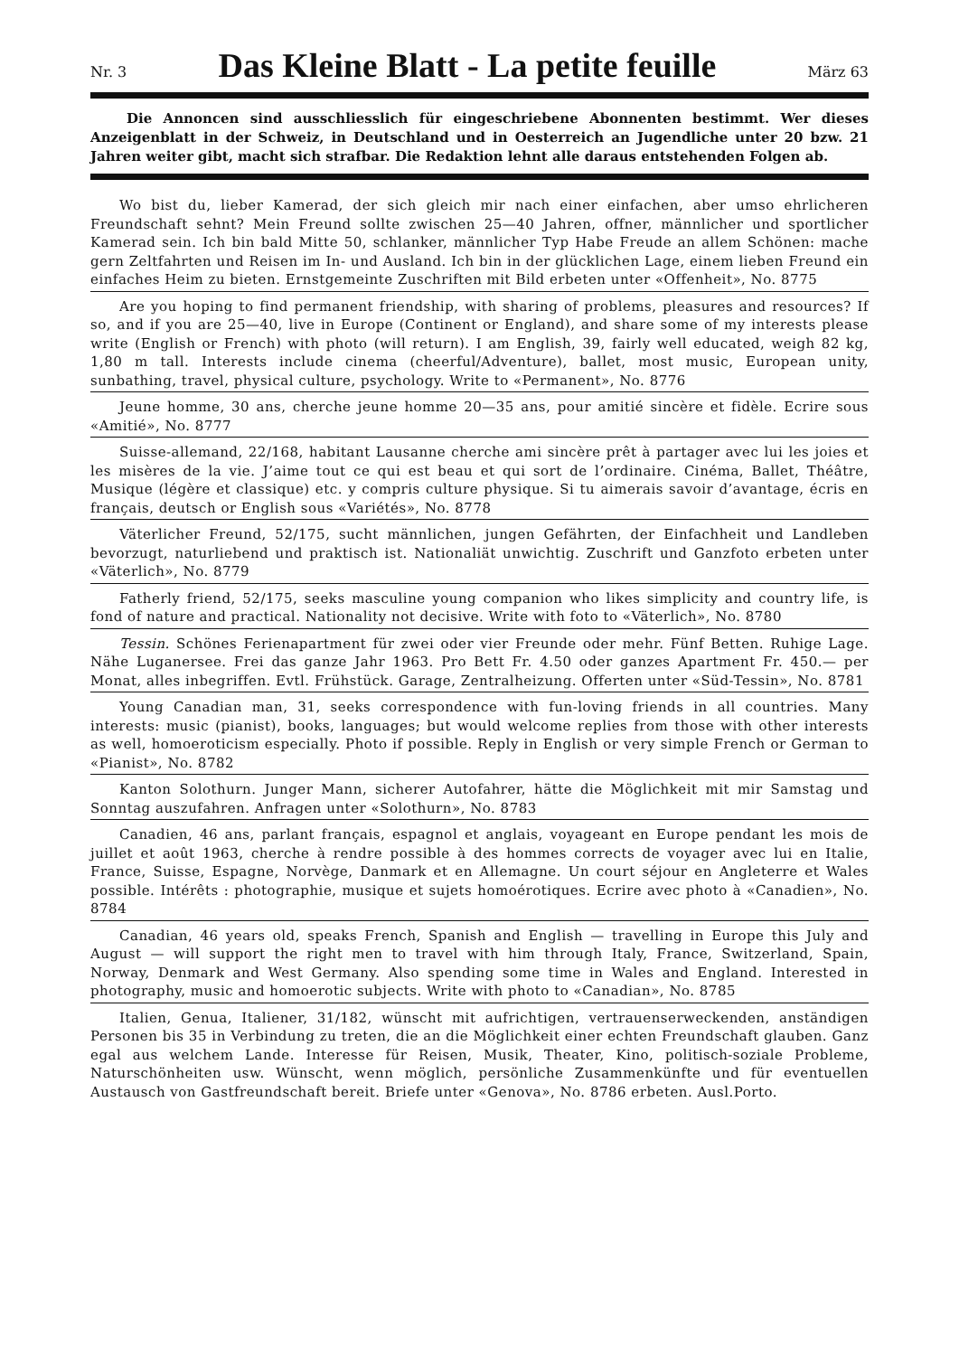Nr. 3 Das Kleine Blatt - La petite feuille März 63
Die Annoncen sind ausschliesslich für eingeschriebene Abonnenten bestimmt. Wer dieses Anzeigenblatt in der Schweiz, in Deutschland und in Oesterreich an Jugendliche unter 20 bzw. 21 Jahren weiter gibt, macht sich strafbar. Die Redaktion lehnt alle daraus entstehenden Folgen ab.
Wo bist du, lieber Kamerad, der sich gleich mir nach einer einfachen, aber umso ehrlicheren Freundschaft sehnt? Mein Freund sollte zwischen 25—40 Jahren, offner, männlicher und sportlicher Kamerad sein. Ich bin bald Mitte 50, schlanker, männlicher Typ Habe Freude an allem Schönen: mache gern Zeltfahrten und Reisen im In- und Ausland. Ich bin in der glücklichen Lage, einem lieben Freund ein einfaches Heim zu bieten. Ernstgemeinte Zuschriften mit Bild erbeten unter «Offenheit», No. 8775
Are you hoping to find permanent friendship, with sharing of problems, pleasures and resources? If so, and if you are 25—40, live in Europe (Continent or England), and share some of my interests please write (English or French) with photo (will return). I am English, 39, fairly well educated, weigh 82 kg, 1,80 m tall. Interests include cinema (cheerful/Adventure), ballet, most music, European unity, sunbathing, travel, physical culture, psychology. Write to «Permanent», No. 8776
Jeune homme, 30 ans, cherche jeune homme 20—35 ans, pour amitié sincère et fidèle. Ecrire sous «Amitié», No. 8777
Suisse-allemand, 22/168, habitant Lausanne cherche ami sincère prêt à partager avec lui les joies et les misères de la vie. J’aime tout ce qui est beau et qui sort de l’ordinaire. Cinéma, Ballet, Théâtre, Musique (légère et classique) etc. y compris culture physique. Si tu aimerais savoir d’avantage, écris en français, deutsch or English sous «Variétés», No. 8778
Väterlicher Freund, 52/175, sucht männlichen, jungen Gefährten, der Einfachheit und Landleben bevorzugt, naturliebend und praktisch ist. Nationaliät unwichtig. Zuschrift und Ganzfoto erbeten unter «Väterlich», No. 8779
Fatherly friend, 52/175, seeks masculine young companion who likes simplicity and country life, is fond of nature and practical. Nationality not decisive. Write with foto to «Väterlich», No. 8780
Tessin. Schönes Ferienapartment für zwei oder vier Freunde oder mehr. Fünf Betten. Ruhige Lage. Nähe Luganersee. Frei das ganze Jahr 1963. Pro Bett Fr. 4.50 oder ganzes Apartment Fr. 450.— per Monat, alles inbegriffen. Evtl. Frühstück. Garage, Zentralheizung. Offerten unter «Süd-Tessin», No. 8781
Young Canadian man, 31, seeks correspondence with fun-loving friends in all countries. Many interests: music (pianist), books, languages; but would welcome replies from those with other interests as well, homoeroticism especially. Photo if possible. Reply in English or very simple French or German to «Pianist», No. 8782
Kanton Solothurn. Junger Mann, sicherer Autofahrer, hätte die Möglichkeit mit mir Samstag und Sonntag auszufahren. Anfragen unter «Solothurn», No. 8783
Canadien, 46 ans, parlant français, espagnol et anglais, voyageant en Europe pendant les mois de juillet et août 1963, cherche à rendre possible à des hommes corrects de voyager avec lui en Italie, France, Suisse, Espagne, Norvège, Danmark et en Allemagne. Un court séjour en Angleterre et Wales possible. Intérêts : photographie, musique et sujets homoérotiques. Ecrire avec photo à «Canadien», No. 8784
Canadian, 46 years old, speaks French, Spanish and English — travelling in Europe this July and August — will support the right men to travel with him through Italy, France, Switzerland, Spain, Norway, Denmark and West Germany. Also spending some time in Wales and England. Interested in photography, music and homoerotic subjects. Write with photo to «Canadian», No. 8785
Italien, Genua, Italiener, 31/182, wünscht mit aufrichtigen, vertrauenserweckenden, anständigen Personen bis 35 in Verbindung zu treten, die an die Möglichkeit einer echten Freundschaft glauben. Ganz egal aus welchem Lande. Interesse für Reisen, Musik, Theater, Kino, politisch-soziale Probleme, Naturschönheiten usw. Wünscht, wenn möglich, persönliche Zusammenkünfte und für eventuellen Austausch von Gastfreundschaft bereit. Briefe unter «Genova», No. 8786 erbeten. Ausl.Porto.